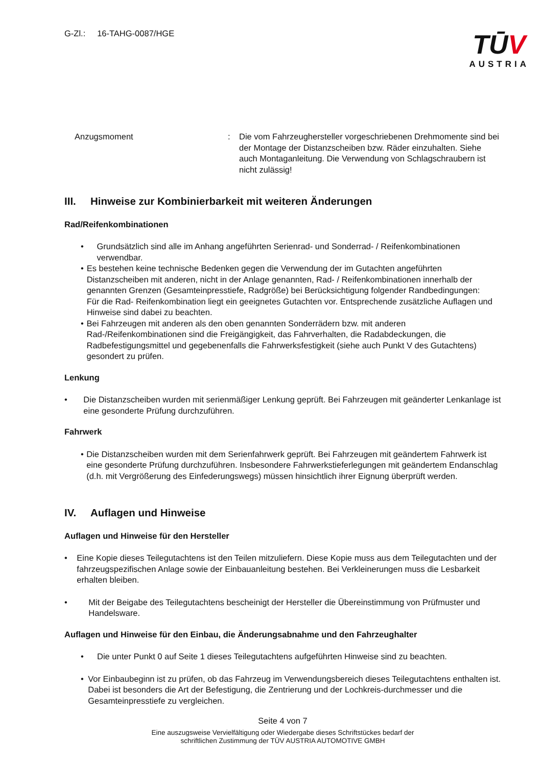G-Zl.: 16-TAHG-0087/HGE
TŪV
AUSTRIA
Anzugsmoment : Die vom Fahrzeughersteller vorgeschriebenen Drehmomente sind bei der Montage der Distanzscheiben bzw. Räder einzuhalten. Siehe auch Montaganleitung. Die Verwendung von Schlagschraubern ist nicht zulässig!
III. Hinweise zur Kombinierbarkeit mit weiteren Änderungen
Rad/Reifenkombinationen
• Grundsätzlich sind alle im Anhang angeführten Serienrad- und Sonderrad- / Reifenkombinationen verwendbar.
• Es bestehen keine technische Bedenken gegen die Verwendung der im Gutachten angeführten Distanzscheiben mit anderen, nicht in der Anlage genannten, Rad- / Reifenkombinationen innerhalb der genannten Grenzen (Gesamteinpresstiefe, Radgröße) bei Berücksichtigung folgender Randbedingungen:
Für die Rad- Reifenkombination liegt ein geeignetes Gutachten vor. Entsprechende zusätzliche Auflagen und Hinweise sind dabei zu beachten.
• Bei Fahrzeugen mit anderen als den oben genannten Sonderrädern bzw. mit anderen Rad-/Reifenkombinationen sind die Freigängigkeit, das Fahrverhalten, die Radabdeckungen, die Radbefestigungsmittel und gegebenenfalls die Fahrwerksfestigkeit (siehe auch Punkt V des Gutachtens) gesondert zu prüfen.
Lenkung
• Die Distanzscheiben wurden mit serienmäßiger Lenkung geprüft. Bei Fahrzeugen mit geänderter Lenkanlage ist eine gesonderte Prüfung durchzuführen.
Fahrwerk
• Die Distanzscheiben wurden mit dem Serienfahrwerk geprüft. Bei Fahrzeugen mit geändertem Fahrwerk ist eine gesonderte Prüfung durchzuführen. Insbesondere Fahrwerkstieferlegungen mit geändertem Endanschlag (d.h. mit Vergrößerung des Einfederungswegs) müssen hinsichtlich ihrer Eignung überprüft werden.
IV. Auflagen und Hinweise
Auflagen und Hinweise für den Hersteller
• Eine Kopie dieses Teilegutachtens ist den Teilen mitzuliefern. Diese Kopie muss aus dem Teilegutachten und der fahrzeugspezifischen Anlage sowie der Einbauanleitung bestehen. Bei Verkleinerungen muss die Lesbarkeit erhalten bleiben.
• Mit der Beigabe des Teilegutachtens bescheinigt der Hersteller die Übereinstimmung von Prüfmuster und Handelsware.
Auflagen und Hinweise für den Einbau, die Änderungsabnahme und den Fahrzeughalter
• Die unter Punkt 0 auf Seite 1 dieses Teilegutachtens aufgeführten Hinweise sind zu beachten.
• Vor Einbaubeginn ist zu prüfen, ob das Fahrzeug im Verwendungsbereich dieses Teilegutachtens enthalten ist. Dabei ist besonders die Art der Befestigung, die Zentrierung und der Lochkreis-durchmesser und die Gesamteinpresstiefe zu vergleichen.
Seite 4 von 7
Eine auszugsweise Vervielfältigung oder Wiedergabe dieses Schriftstückes bedarf der
schriftlichen Zustimmung der TÜV AUSTRIA AUTOMOTIVE GMBH